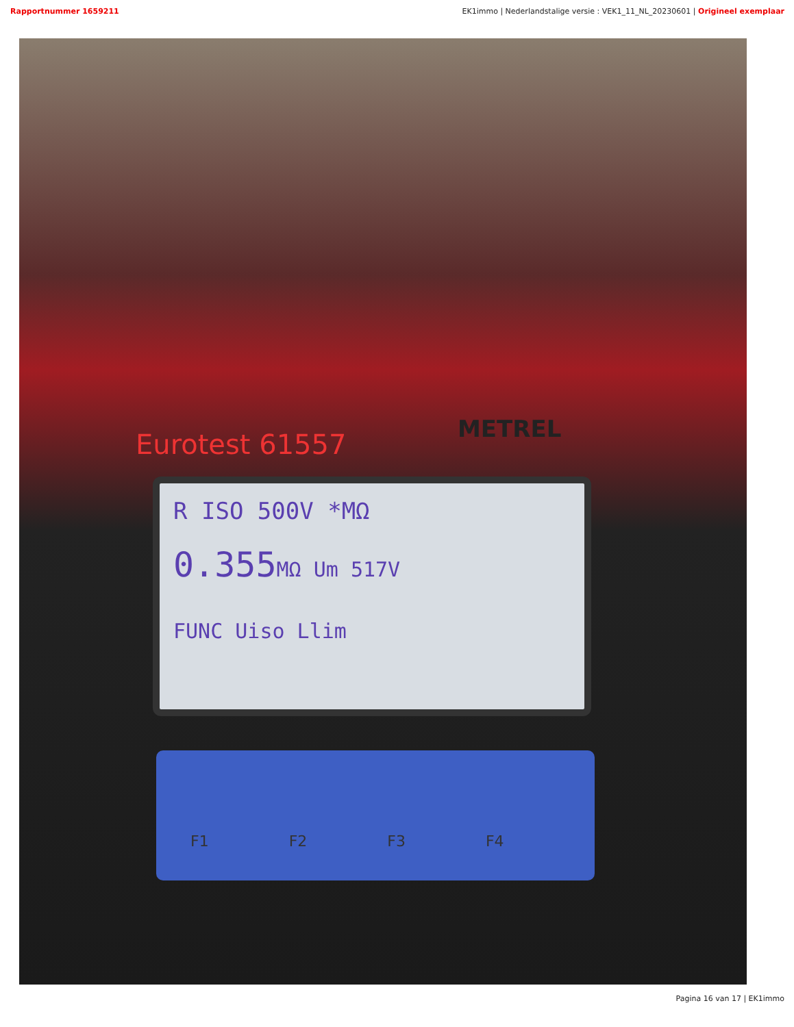Rapportnummer 1659211 EK1immo | Nederlandstalige versie : VEK1_11_NL_20230601 | Origineel exemplaar
Eurotest 61557 METREL
R ISO 500V *MΩ
0.355MΩ Um 517V
FUNC Uiso Llim
F1 F2 F3 F4
Pagina 16 van 17 | EK1immo